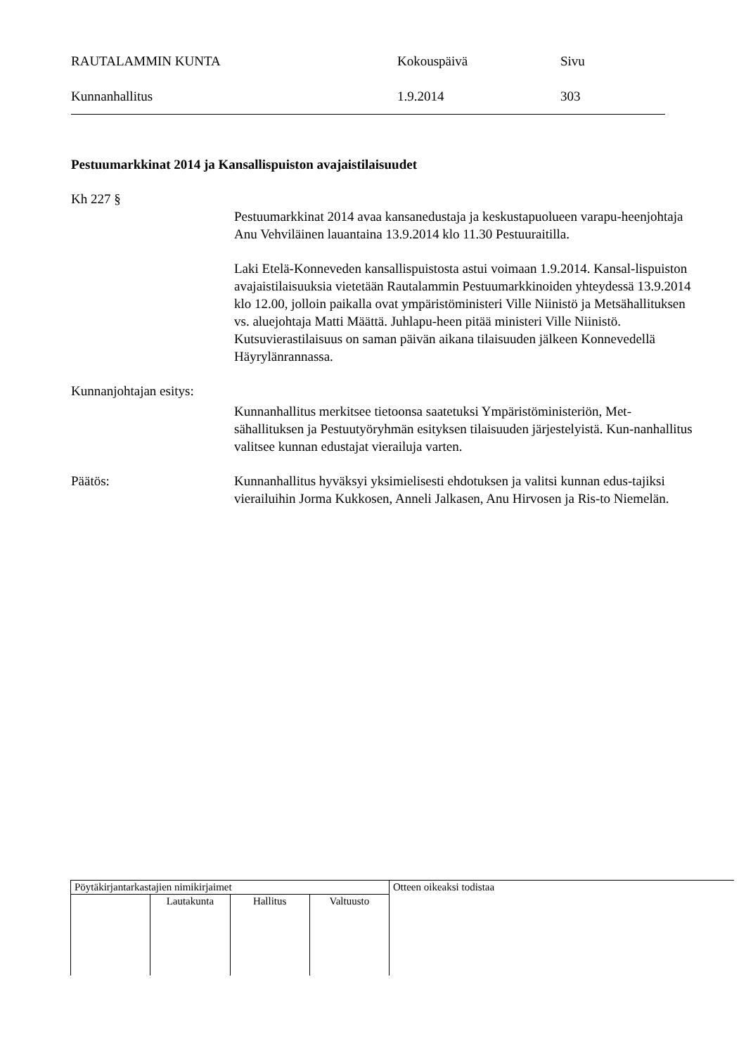RAUTALAMMIN KUNTA Kokouspäivä Sivu
Kunnanhallitus 1.9.2014 303
Pestuumarkkinat 2014 ja Kansallispuiston avajaistilaisuudet
Kh 227 §
Pestuumarkkinat 2014 avaa kansanedustaja ja keskustapuolueen varapu-heenjohtaja Anu Vehviläinen lauantaina 13.9.2014 klo 11.30 Pestuuraitilla.
Laki Etelä-Konneveden kansallispuistosta astui voimaan 1.9.2014. Kansal-lispuiston avajaistilaisuuksia vietetään Rautalammin Pestuumarkkinoiden yhteydessä 13.9.2014 klo 12.00, jolloin paikalla ovat ympäristöministeri Ville Niinistö ja Metsähallituksen vs. aluejohtaja Matti Määttä. Juhlapu-heen pitää ministeri Ville Niinistö. Kutsuvierastilaisuus on saman päivän aikana tilaisuuden jälkeen Konnevedellä Häyrylänrannassa.
Kunnanjohtajan esitys:
Kunnanhallitus merkitsee tietoonsa saatetuksi Ympäristöministeriön, Met-sähallituksen ja Pestuutyöryhmän esityksen tilaisuuden järjestelyistä. Kun-nanhallitus valitsee kunnan edustajat vierailuja varten.
Päätös: Kunnanhallitus hyväksyi yksimielisesti ehdotuksen ja valitsi kunnan edus-tajiksi vierailuihin Jorma Kukkosen, Anneli Jalkasen, Anu Hirvosen ja Ris-to Niemelän.
| Pöytäkirjantarkastajien nimikirjaimet | | | | Otteen oikeaksi todistaa |
| | Lautakunta | Hallitus | Valtuusto | |